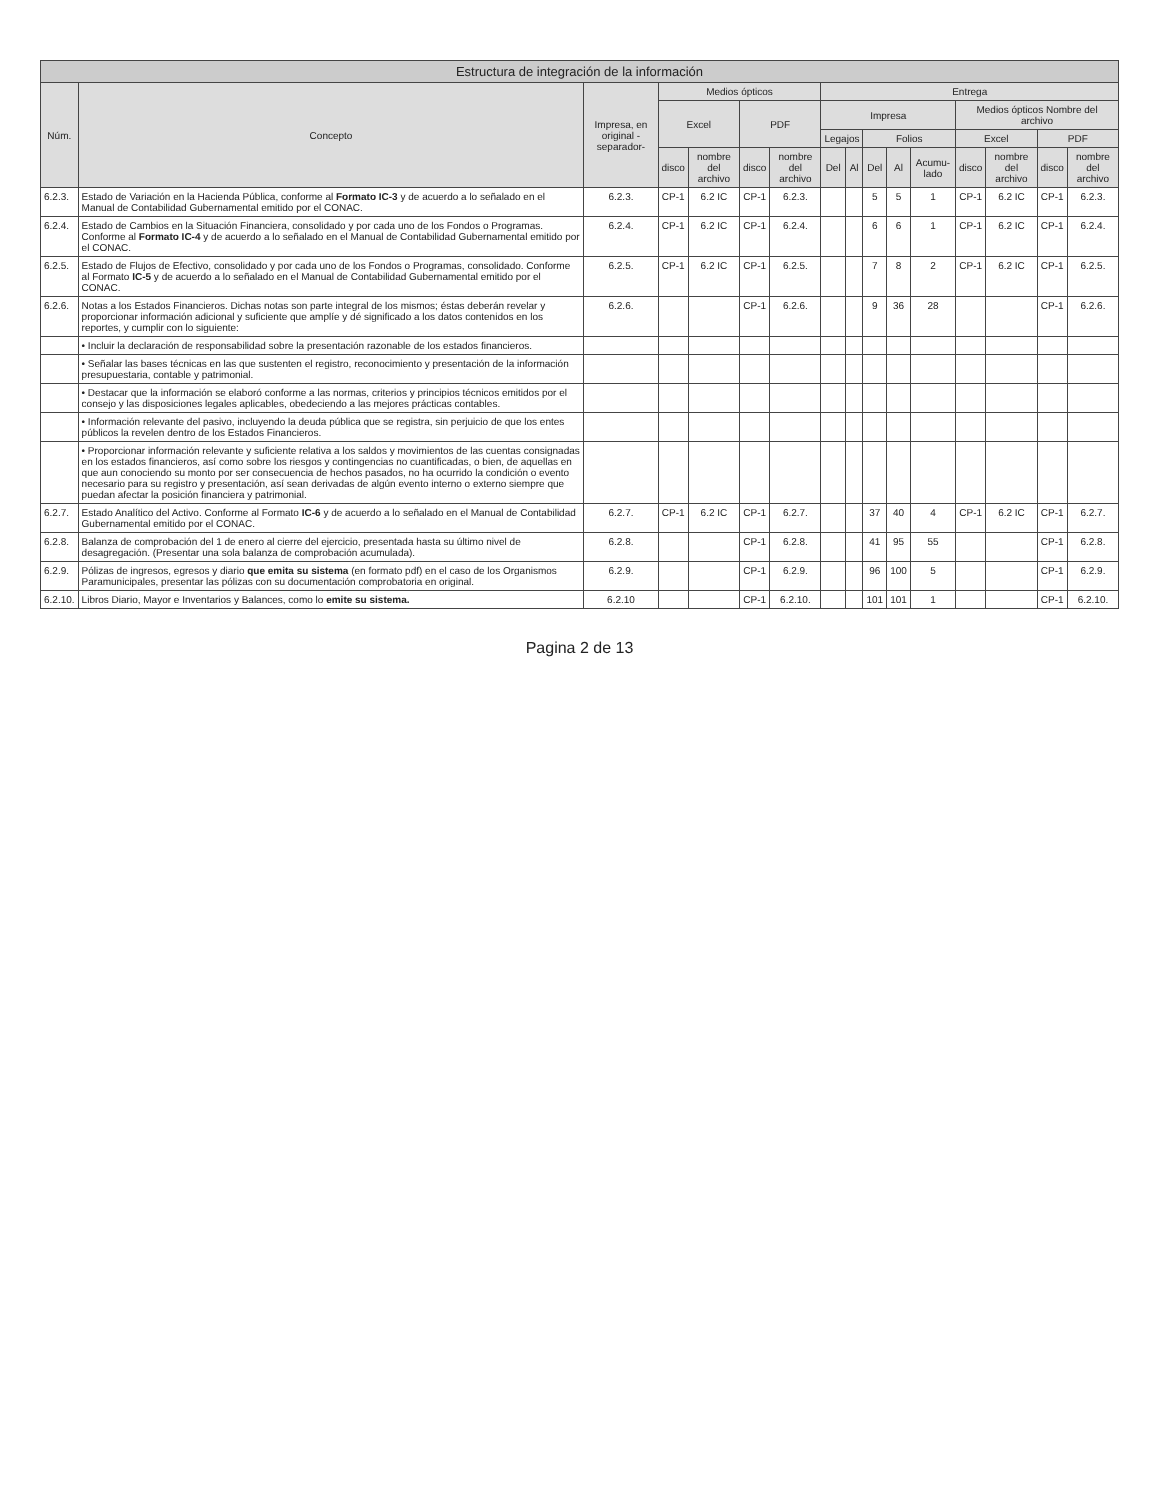| Estructura de integración de la información | | | | | | | | | | | | | | | |
| --- | --- | --- | --- | --- | --- | --- | --- | --- | --- | --- | --- | --- | --- | --- | --- |
| Núm. | Concepto | Impresa, en original -separador- | Medios ópticos | | | | Entrega | | | | | | | | |
| | | | Excel | | PDF | | Impresa | | | | | Medios ópticos Nombre del archivo | | | |
| | | | | | | | Legajos | | Folios | | | Excel | | PDF | |
| | | | disco | nombre del archivo | disco | nombre del archivo | Del | Al | Del | Al | Acumu-lado | disco | nombre del archivo | disco | nombre del archivo |
| 6.2.3. | Estado de Variación en la Hacienda Pública, conforme al Formato IC-3 y de acuerdo a lo señalado en el Manual de Contabilidad Gubernamental emitido por el CONAC. | 6.2.3. | CP-1 | 6.2 IC | CP-1 | 6.2.3. | | | 5 | 5 | 1 | CP-1 | 6.2 IC | CP-1 | 6.2.3. |
| 6.2.4. | Estado de Cambios en la Situación Financiera, consolidado y por cada uno de los Fondos o Programas. Conforme al Formato IC-4 y de acuerdo a lo señalado en el Manual de Contabilidad Gubernamental emitido por el CONAC. | 6.2.4. | CP-1 | 6.2 IC | CP-1 | 6.2.4. | | | 6 | 6 | 1 | CP-1 | 6.2 IC | CP-1 | 6.2.4. |
| 6.2.5. | Estado de Flujos de Efectivo, consolidado y por cada uno de los Fondos o Programas, consolidado. Conforme al Formato IC-5 y de acuerdo a lo señalado en el Manual de Contabilidad Gubernamental emitido por el CONAC. | 6.2.5. | CP-1 | 6.2 IC | CP-1 | 6.2.5. | | | 7 | 8 | 2 | CP-1 | 6.2 IC | CP-1 | 6.2.5. |
| 6.2.6. | Notas a los Estados Financieros. Dichas notas son parte integral de los mismos; éstas deberán revelar y proporcionar información adicional y suficiente que amplíe y dé significado a los datos contenidos en los reportes, y cumplir con lo siguiente: | 6.2.6. | | | CP-1 | 6.2.6. | | | 9 | 36 | 28 | | | CP-1 | 6.2.6. |
| | • Incluir la declaración de responsabilidad sobre la presentación razonable de los estados financieros. | | | | | | | | | | | | | | |
| | • Señalar las bases técnicas en las que sustenten el registro, reconocimiento y presentación de la información presupuestaria, contable y patrimonial. | | | | | | | | | | | | | | |
| | • Destacar que la información se elaboró conforme a las normas, criterios y principios técnicos emitidos por el consejo y las disposiciones legales aplicables, obedeciendo a las mejores prácticas contables. | | | | | | | | | | | | | | |
| | • Información relevante del pasivo, incluyendo la deuda pública que se registra, sin perjuicio de que los entes públicos la revelen dentro de los Estados Financieros. | | | | | | | | | | | | | | |
| | • Proporcionar información relevante y suficiente relativa a los saldos y movimientos de las cuentas consignadas en los estados financieros, así como sobre los riesgos y contingencias no cuantificadas, o bien, de aquellas en que aun conociendo su monto por ser consecuencia de hechos pasados, no ha ocurrido la condición o evento necesario para su registro y presentación, así sean derivadas de algún evento interno o externo siempre que puedan afectar la posición financiera y patrimonial. | | | | | | | | | | | | | | |
| 6.2.7. | Estado Analítico del Activo. Conforme al Formato IC-6 y de acuerdo a lo señalado en el Manual de Contabilidad Gubernamental emitido por el CONAC. | 6.2.7. | CP-1 | 6.2 IC | CP-1 | 6.2.7. | | | 37 | 40 | 4 | CP-1 | 6.2 IC | CP-1 | 6.2.7. |
| 6.2.8. | Balanza de comprobación del 1 de enero al cierre del ejercicio, presentada hasta su último nivel de desagregación. (Presentar una sola balanza de comprobación acumulada). | 6.2.8. | | | CP-1 | 6.2.8. | | | 41 | 95 | 55 | | | CP-1 | 6.2.8. |
| 6.2.9. | Pólizas de ingresos, egresos y diario que emita su sistema (en formato pdf) en el caso de los Organismos Paramunicipales, presentar las pólizas con su documentación comprobatoria en original. | 6.2.9. | | | CP-1 | 6.2.9. | | | 96 | 100 | 5 | | | CP-1 | 6.2.9. |
| 6.2.10. | Libros Diario, Mayor e Inventarios y Balances, como lo emite su sistema. | 6.2.10 | | | CP-1 | 6.2.10. | | | 101 | 101 | 1 | | | CP-1 | 6.2.10. |
Pagina 2 de 13